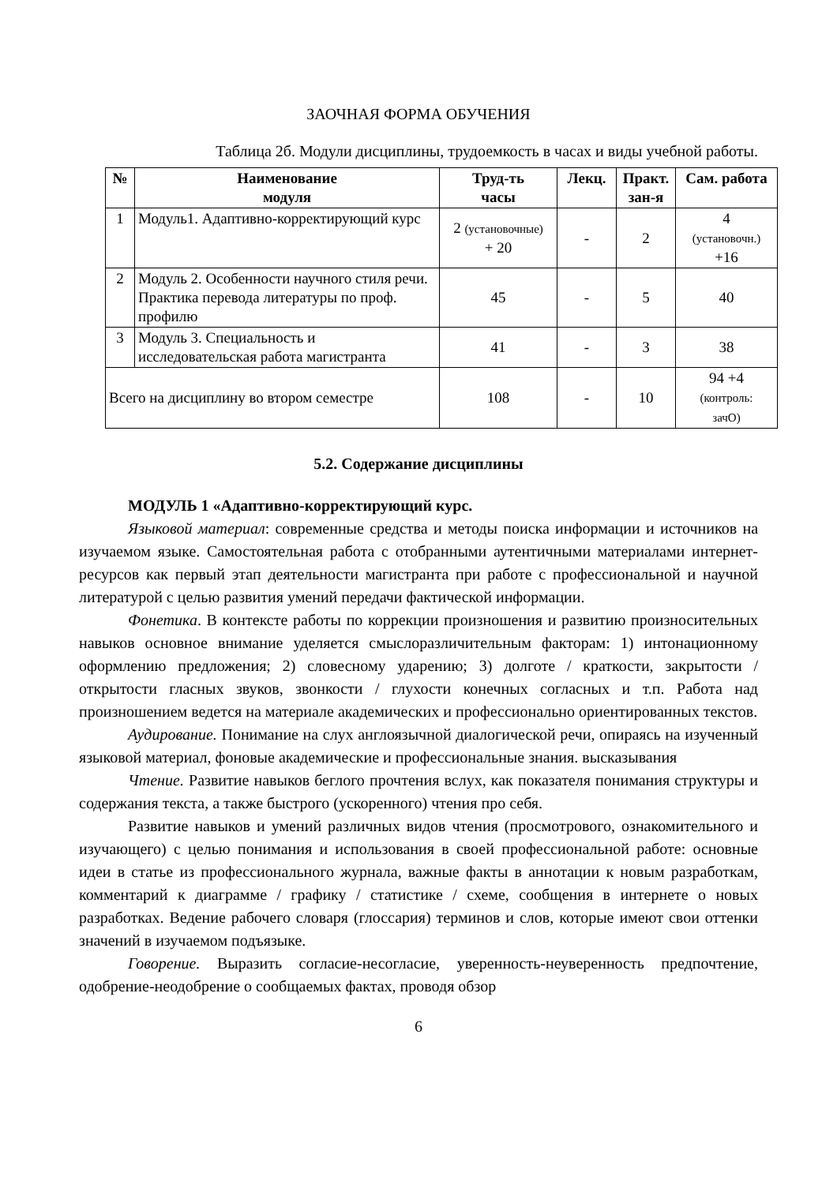ЗАОЧНАЯ ФОРМА ОБУЧЕНИЯ
Таблица 2б. Модули дисциплины, трудоемкость в часах и виды учебной работы.
| № | Наименование модуля | Труд-ть часы | Лекц. | Практ. зан-я | Сам. работа |
| --- | --- | --- | --- | --- | --- |
| 1 | Модуль1. Адаптивно-корректирующий курс | 2 (установочные) + 20 | - | 2 | 4 (установочн.) +16 |
| 2 | Модуль 2. Особенности научного стиля речи. Практика перевода литературы по проф. профилю | 45 | - | 5 | 40 |
| 3 | Модуль 3. Специальность и исследовательская работа магистранта | 41 | - | 3 | 38 |
| Всего на дисциплину во втором семестре | | 108 | - | 10 | 94 +4 (контроль: зачО) |
5.2. Содержание дисциплины
МОДУЛЬ 1 «Адаптивно-корректирующий курс.
Языковой материал: современные средства и методы поиска информации и источников на изучаемом языке. Самостоятельная работа с отобранными аутентичными материалами интернет-ресурсов как первый этап деятельности магистранта при работе с профессиональной и научной литературой с целью развития умений передачи фактической информации.
Фонетика. В контексте работы по коррекции произношения и развитию произносительных навыков основное внимание уделяется смыслоразличительным факторам: 1) интонационному оформлению предложения; 2) словесному ударению; 3) долготе / краткости, закрытости / открытости гласных звуков, звонкости / глухости конечных согласных и т.п. Работа над произношением ведется на материале академических и профессионально ориентированных текстов.
Аудирование. Понимание на слух англоязычной диалогической речи, опираясь на изученный языковой материал, фоновые академические и профессиональные знания. высказывания
Чтение. Развитие навыков беглого прочтения вслух, как показателя понимания структуры и содержания текста, а также быстрого (ускоренного) чтения про себя.
Развитие навыков и умений различных видов чтения (просмотрового, ознакомительного и изучающего) с целью понимания и использования в своей профессиональной работе: основные идеи в статье из профессионального журнала, важные факты в аннотации к новым разработкам, комментарий к диаграмме / графику / статистике / схеме, сообщения в интернете о новых разработках. Ведение рабочего словаря (глоссария) терминов и слов, которые имеют свои оттенки значений в изучаемом подъязыке.
Говорение. Выразить согласие-несогласие, уверенность-неуверенность предпочтение, одобрение-неодобрение о сообщаемых фактах, проводя обзор
6